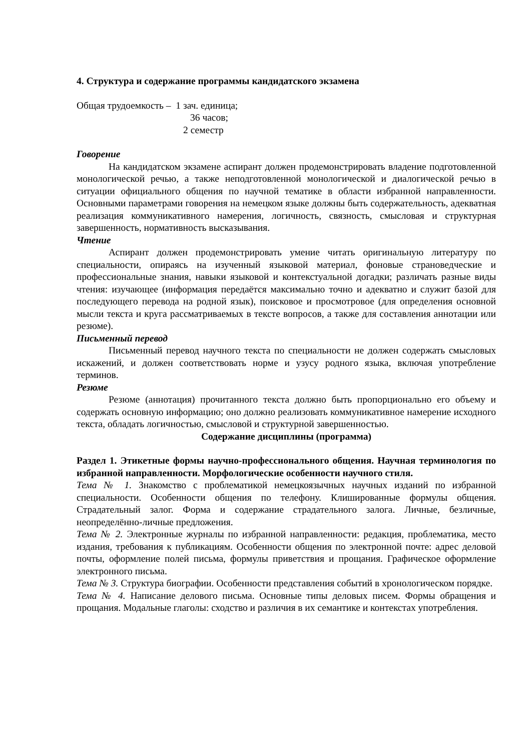4. Структура и содержание программы кандидатского экзамена
Общая трудоемкость – 1 зач. единица;
36 часов;
2 семестр
Говорение
На кандидатском экзамене аспирант должен продемонстрировать владение подготовленной монологической речью, а также неподготовленной монологической и диалогической речью в ситуации официального общения по научной тематике в области избранной направленности. Основными параметрами говорения на немецком языке должны быть содержательность, адекватная реализация коммуникативного намерения, логичность, связность, смысловая и структурная завершенность, нормативность высказывания.
Чтение
Аспирант должен продемонстрировать умение читать оригинальную литературу по специальности, опираясь на изученный языковой материал, фоновые страноведческие и профессиональные знания, навыки языковой и контекстуальной догадки; различать разные виды чтения: изучающее (информация передаётся максимально точно и адекватно и служит базой для последующего перевода на родной язык), поисковое и просмотровое (для определения основной мысли текста и круга рассматриваемых в тексте вопросов, а также для составления аннотации или резюме).
Письменный перевод
Письменный перевод научного текста по специальности не должен содержать смысловых искажений, и должен соответствовать норме и узусу родного языка, включая употребление терминов.
Резюме
Резюме (аннотация) прочитанного текста должно быть пропорционально его объему и содержать основную информацию; оно должно реализовать коммуникативное намерение исходного текста, обладать логичностью, смысловой и структурной завершенностью.
Содержание дисциплины (программа)
Раздел 1. Этикетные формы научно-профессионального общения. Научная терминология по избранной направленности. Морфологические особенности научного стиля.
Тема № 1. Знакомство с проблематикой немецкоязычных научных изданий по избранной специальности. Особенности общения по телефону. Клишированные формулы общения. Страдательный залог. Форма и содержание страдательного залога. Личные, безличные, неопределённо-личные предложения.
Тема № 2. Электронные журналы по избранной направленности: редакция, проблематика, место издания, требования к публикациям. Особенности общения по электронной почте: адрес деловой почты, оформление полей письма, формулы приветствия и прощания. Графическое оформление электронного письма.
Тема № 3. Структура биографии. Особенности представления событий в хронологическом порядке.
Тема № 4. Написание делового письма. Основные типы деловых писем. Формы обращения и прощания. Модальные глаголы: сходство и различия в их семантике и контекстах употребления.